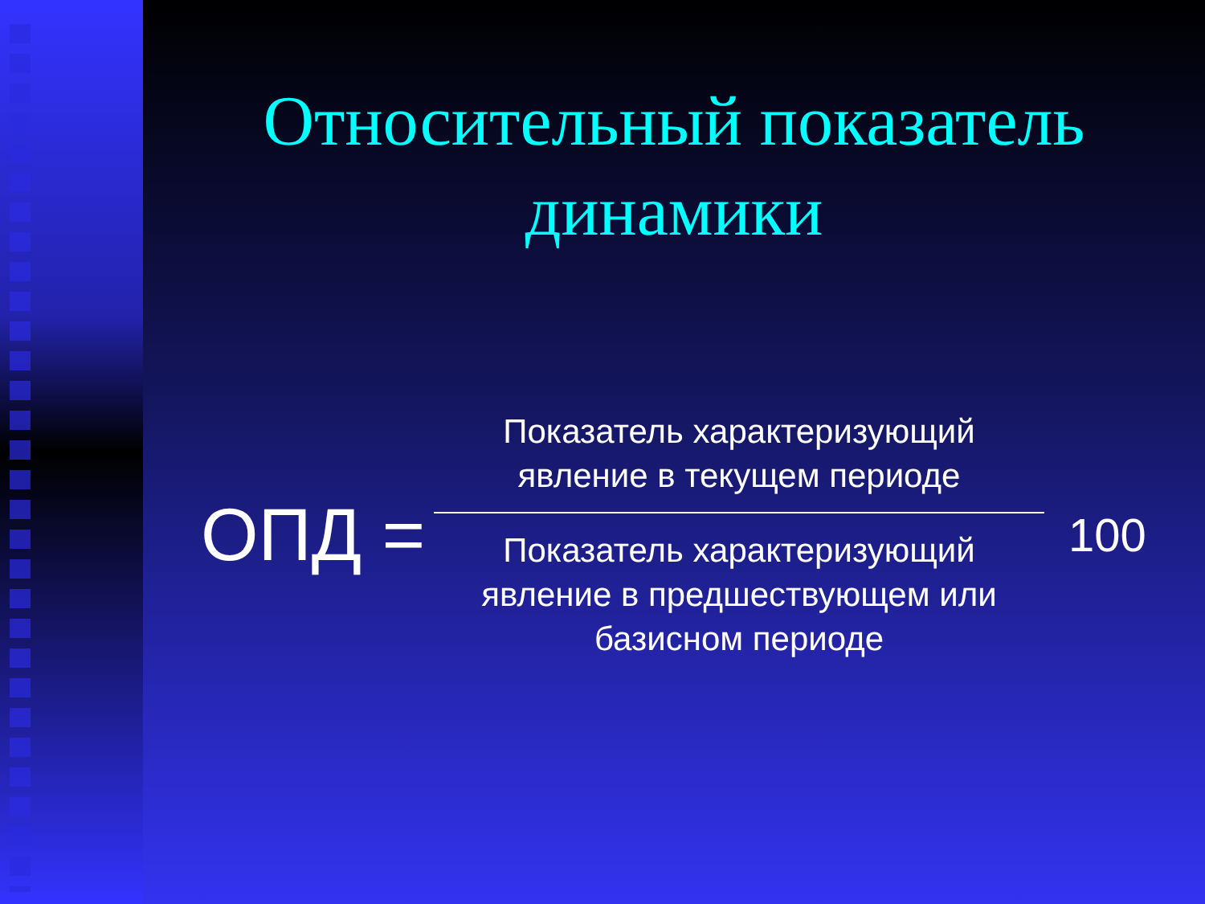Относительный показатель
динамики
ОПД =
Показатель характеризующий явление в текущем периоде
Показатель характеризующий явление в предшествующем или базисном периоде
100